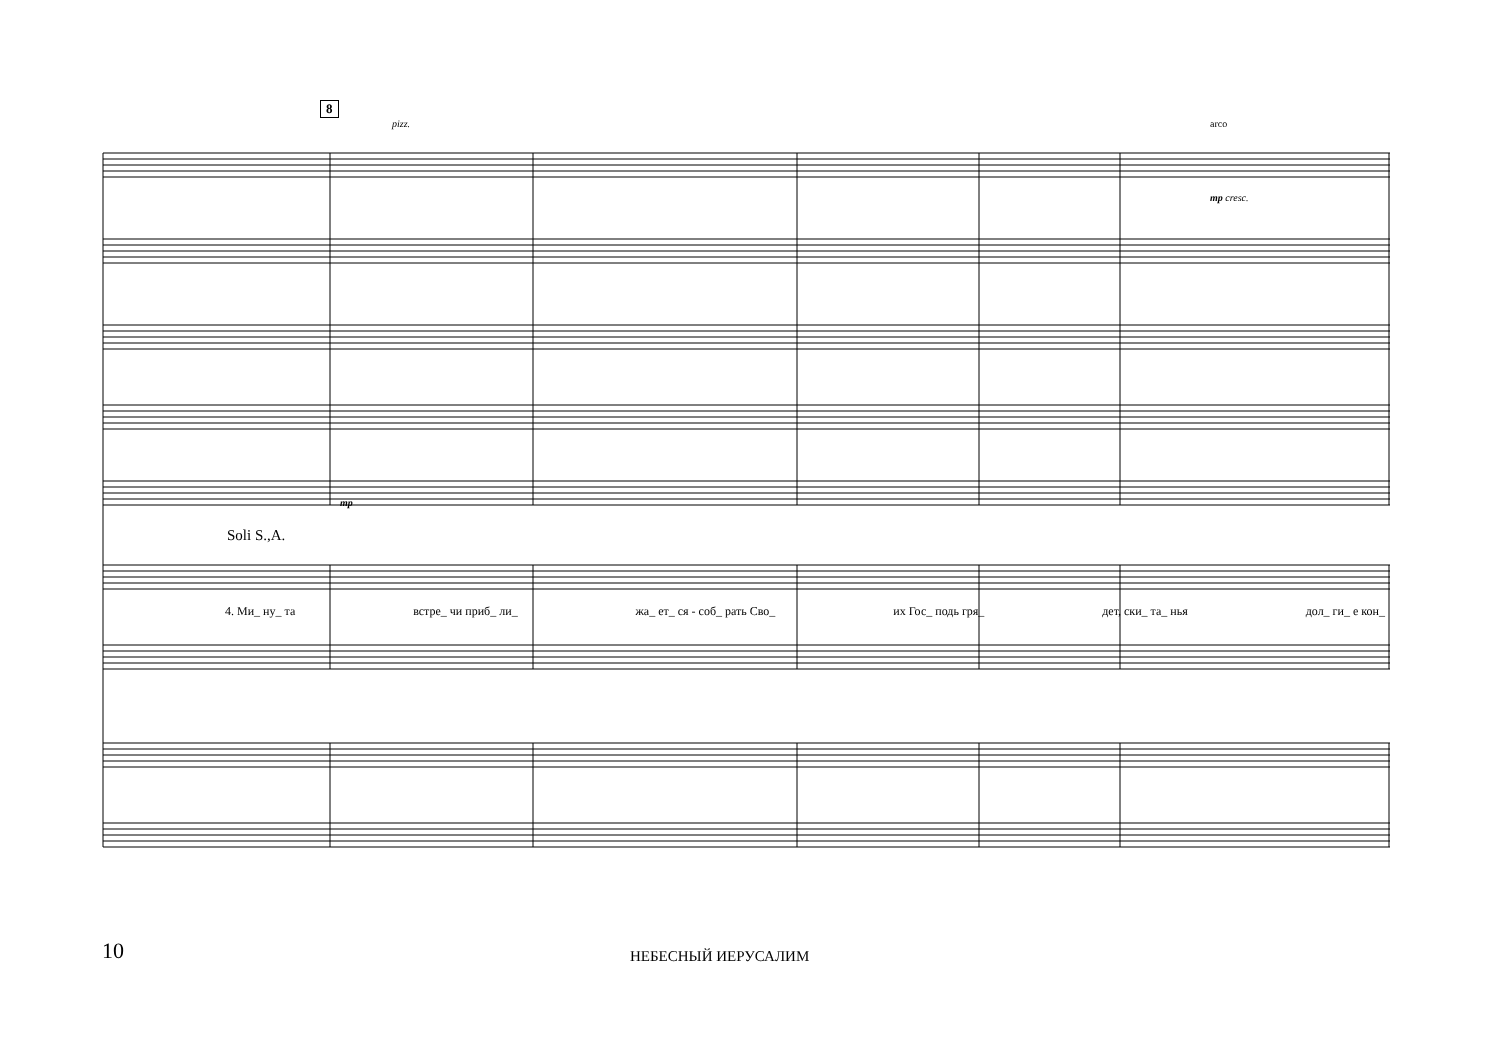8
Soli S.,A.
4. Ми_ ну_ та встре_ чи приб_ ли_ жа_ ет_ ся - соб_ рать Сво_ их Гос_ подь гря_ дет, ски_ та_ нья дол_ ги_ е кон_
pizz. arco
mp cresc.
mp
10 НЕБЕСНЫЙ ИЕРУСАЛИМ